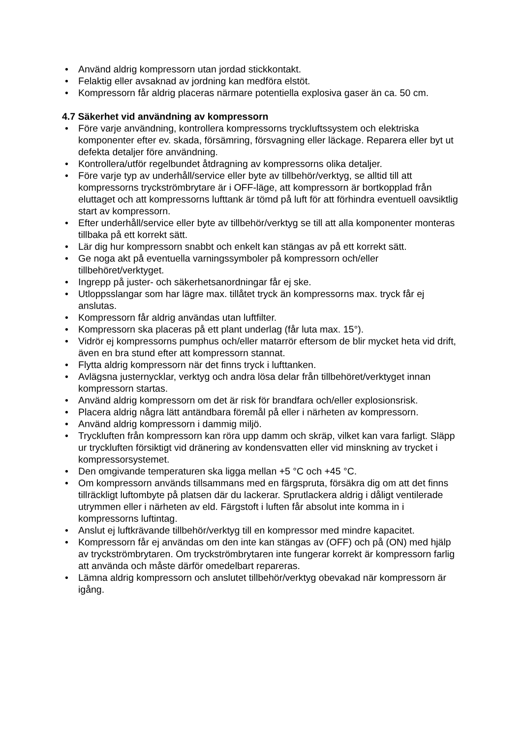• Använd aldrig kompressorn utan jordad stickkontakt.
• Felaktig eller avsaknad av jordning kan medföra elstöt.
• Kompressorn får aldrig placeras närmare potentiella explosiva gaser än ca. 50 cm.
4.7 Säkerhet vid användning av kompressorn
• Före varje användning, kontrollera kompressorns tryckluftssystem och elektriska komponenter efter ev. skada, försämring, försvagning eller läckage. Reparera eller byt ut defekta detaljer före användning.
• Kontrollera/utför regelbundet åtdragning av kompressorns olika detaljer.
• Före varje typ av underhåll/service eller byte av tillbehör/verktyg, se alltid till att kompressorns tryckströmbrytare är i OFF-läge, att kompressorn är bortkopplad från eluttaget och att kompressorns lufttank är tömd på luft för att förhindra eventuell oavsiktlig start av kompressorn.
• Efter underhåll/service eller byte av tillbehör/verktyg se till att alla komponenter monteras tillbaka på ett korrekt sätt.
• Lär dig hur kompressorn snabbt och enkelt kan stängas av på ett korrekt sätt.
• Ge noga akt på eventuella varningssymboler på kompressorn och/eller tillbehöret/verktyget.
• Ingrepp på juster- och säkerhetsanordningar får ej ske.
• Utloppsslangar som har lägre max. tillåtet tryck än kompressorns max. tryck får ej anslutas.
• Kompressorn får aldrig användas utan luftfilter.
• Kompressorn ska placeras på ett plant underlag (får luta max. 15°).
• Vidrör ej kompressorns pumphus och/eller matarrör eftersom de blir mycket heta vid drift, även en bra stund efter att kompressorn stannat.
• Flytta aldrig kompressorn när det finns tryck i lufttanken.
• Avlägsna justernycklar, verktyg och andra lösa delar från tillbehöret/verktyget innan kompressorn startas.
• Använd aldrig kompressorn om det är risk för brandfara och/eller explosionsrisk.
• Placera aldrig några lätt antändbara föremål på eller i närheten av kompressorn.
• Använd aldrig kompressorn i dammig miljö.
• Tryckluften från kompressorn kan röra upp damm och skräp, vilket kan vara farligt. Släpp ur tryckluften försiktigt vid dränering av kondensvatten eller vid minskning av trycket i kompressorsystemet.
• Den omgivande temperaturen ska ligga mellan +5 °C och +45 °C.
• Om kompressorn används tillsammans med en färgspruta, försäkra dig om att det finns tillräckligt luftombyte på platsen där du lackerar. Sprutlackera aldrig i dåligt ventilerade utrymmen eller i närheten av eld. Färgstoft i luften får absolut inte komma in i kompressorns luftintag.
• Anslut ej luftkrävande tillbehör/verktyg till en kompressor med mindre kapacitet.
• Kompressorn får ej användas om den inte kan stängas av (OFF) och på (ON) med hjälp av tryckströmbrytaren. Om tryckströmbrytaren inte fungerar korrekt är kompressorn farlig att använda och måste därför omedelbart repareras.
• Lämna aldrig kompressorn och anslutet tillbehör/verktyg obevakad när kompressorn är igång.